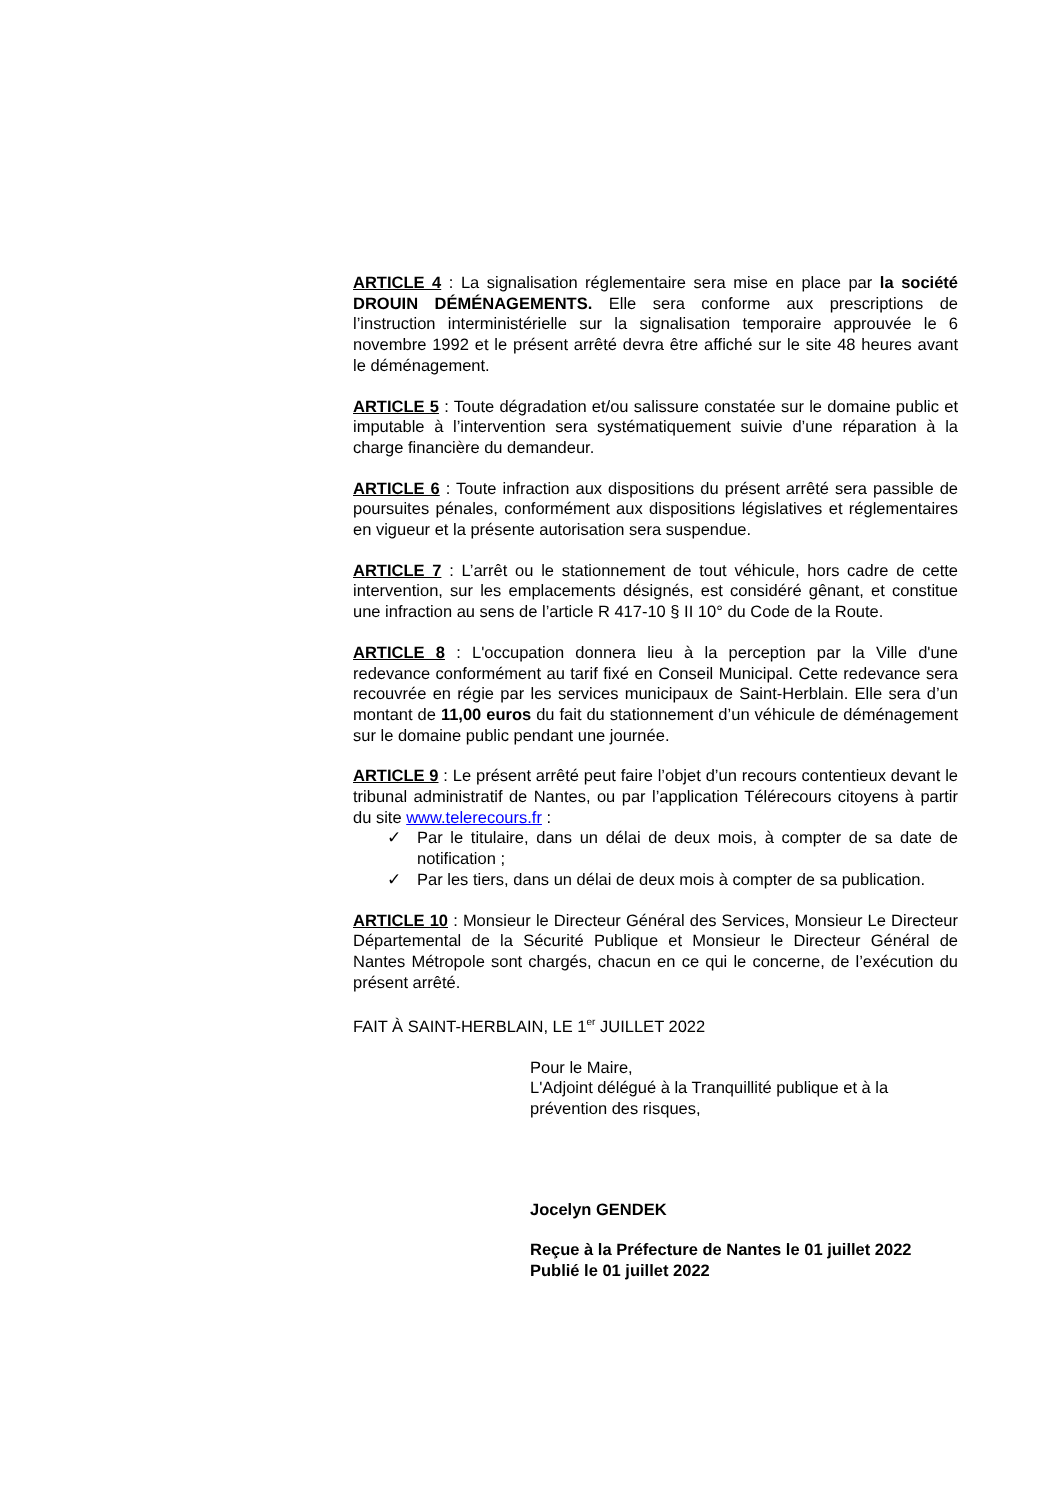ARTICLE 4 : La signalisation réglementaire sera mise en place par la société DROUIN DÉMÉNAGEMENTS. Elle sera conforme aux prescriptions de l’instruction interministérielle sur la signalisation temporaire approuvée le 6 novembre 1992 et le présent arrêté devra être affiché sur le site 48 heures avant le déménagement.
ARTICLE 5 : Toute dégradation et/ou salissure constatée sur le domaine public et imputable à l’intervention sera systématiquement suivie d’une réparation à la charge financière du demandeur.
ARTICLE 6 : Toute infraction aux dispositions du présent arrêté sera passible de poursuites pénales, conformément aux dispositions législatives et réglementaires en vigueur et la présente autorisation sera suspendue.
ARTICLE 7 : L’arrêt ou le stationnement de tout véhicule, hors cadre de cette intervention, sur les emplacements désignés, est considéré gênant, et constitue une infraction au sens de l’article R 417-10 § II 10° du Code de la Route.
ARTICLE 8 : L'occupation donnera lieu à la perception par la Ville d'une redevance conformément au tarif fixé en Conseil Municipal. Cette redevance sera recouvrée en régie par les services municipaux de Saint-Herblain. Elle sera d’un montant de 11,00 euros du fait du stationnement d’un véhicule de déménagement sur le domaine public pendant une journée.
ARTICLE 9 : Le présent arrêté peut faire l’objet d’un recours contentieux devant le tribunal administratif de Nantes, ou par l’application Télérecours citoyens à partir du site www.telerecours.fr :
✓ Par le titulaire, dans un délai de deux mois, à compter de sa date de notification ;
✓ Par les tiers, dans un délai de deux mois à compter de sa publication.
ARTICLE 10 : Monsieur le Directeur Général des Services, Monsieur Le Directeur Départemental de la Sécurité Publique et Monsieur le Directeur Général de Nantes Métropole sont chargés, chacun en ce qui le concerne, de l’exécution du présent arrêté.
FAIT À SAINT-HERBLAIN, LE 1<sup>er</sup> JUILLET 2022
Pour le Maire,
L'Adjoint délégué à la Tranquillité publique et à la prévention des risques,
Jocelyn GENDEK
Reçue à la Préfecture de Nantes le 01 juillet 2022
Publié le 01 juillet 2022